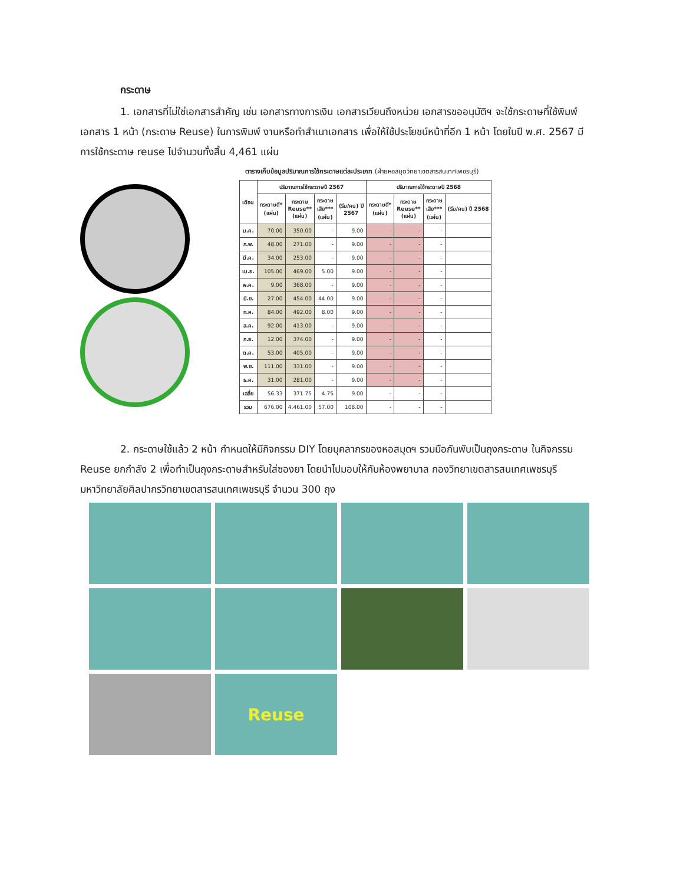กระดาษ
1. เอกสารที่ไม่ใช่เอกสารสำคัญ เช่น เอกสารทางการเงิน เอกสารเวียนถึงหน่วย เอกสารขออนุมัติฯ จะใช้กระดาษที่ใช้พิมพ์เอกสาร 1 หน้า (กระดาษ Reuse) ในการพิมพ์ งานหรือทำสำเนาเอกสาร เพื่อให้ใช้ประโยชน์หน้าที่อีก 1 หน้า โดยในปี พ.ศ. 2567 มีการใช้กระดาษ reuse ไปจำนวนทั้งสิ้น 4,461 แผ่น
ตารางเก็บข้อมูลปริมาณการใช้กระดาษแต่ละประเภท (ฝ่ายหอสมุดวิทยาเขตสารสนเทศเพชรบุรี)
| เดือน | ปริมาณการใช้กระดาษปี 2567 | | | | ปริมาณการใช้กระดาษปี 2568 | | | |
| --- | --- | --- | --- | --- | --- | --- | --- | --- |
| | กระดาษดี* (แผ่น) | กระดาษ Reuse** (แผ่น) | กระดาษ เสีย*** (แผ่น) | (รีม/คน) ปี 2567 | กระดาษดี* (แผ่น) | กระดาษ Reuse** (แผ่น) | กระดาษ เสีย*** (แผ่น) | (รีม/คน) ปี 2568 |
| ม.ค. | 70.00 | 350.00 | - | 9.00 | - | - | - | |
| ก.พ. | 48.00 | 271.00 | - | 9.00 | - | - | - | |
| มี.ค. | 34.00 | 253.00 | - | 9.00 | - | - | - | |
| เม.ย. | 105.00 | 469.00 | 5.00 | 9.00 | - | - | - | |
| พ.ค. | 9.00 | 368.00 | - | 9.00 | - | - | - | |
| มิ.ย. | 27.00 | 454.00 | 44.00 | 9.00 | - | - | - | |
| ก.ค. | 84.00 | 492.00 | 8.00 | 9.00 | - | - | - | |
| ส.ค. | 92.00 | 413.00 | - | 9.00 | - | - | - | |
| ก.ย. | 12.00 | 374.00 | - | 9.00 | - | - | - | |
| ต.ค. | 53.00 | 405.00 | - | 9.00 | - | - | - | |
| พ.ย. | 111.00 | 331.00 | - | 9.00 | - | - | - | |
| ธ.ค. | 31.00 | 281.00 | - | 9.00 | - | - | - | |
| เฉลี่ย | 56.33 | 371.75 | 4.75 | 9.00 | - | - | - | |
| รวม | 676.00 | 4,461.00 | 57.00 | 108.00 | - | - | - | |
2. กระดาษใช้แล้ว 2 หน้า กำหนดให้มีกิจกรรม DIY โดยบุคลากรของหอสมุดฯ รวมมือกันพับเป็นถุงกระดาษ ในกิจกรรม Reuse ยกกำลัง 2 เพื่อทำเป็นถุงกระดาษสำหรับใส่ซองยา โดยนำไปมอบให้กับห้องพยาบาล กองวิทยาเขตสารสนเทศเพชรบุรี มหาวิทยาลัยศิลปากรวิทยาเขตสารสนเทศเพชรบุรี จำนวน 300 ถุง
Reuse